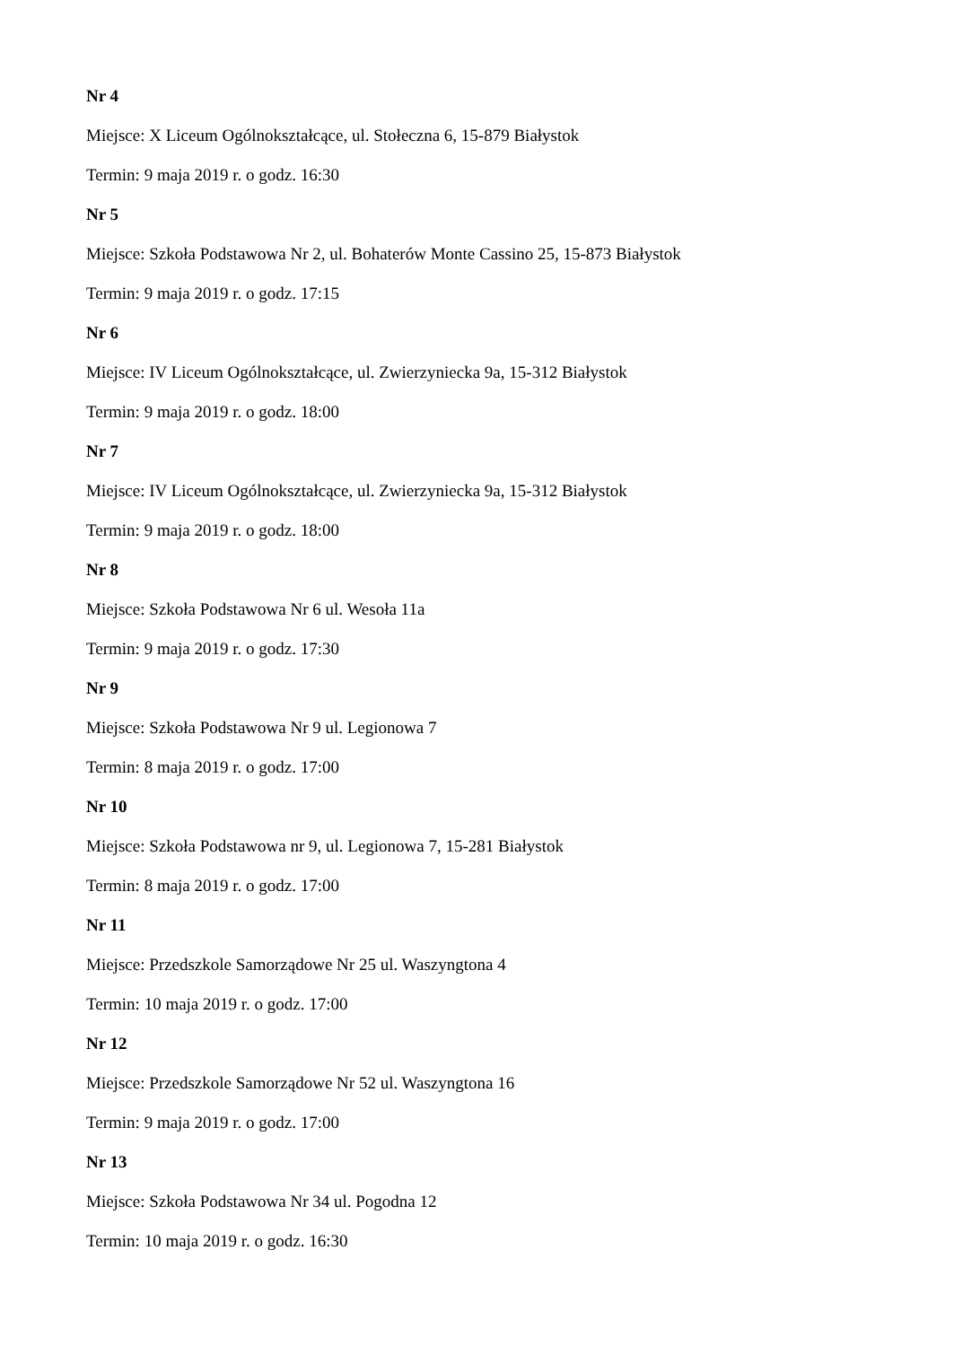Nr 4
Miejsce: X Liceum Ogólnokształcące, ul. Stołeczna 6, 15-879 Białystok
Termin: 9 maja 2019 r. o godz. 16:30
Nr 5
Miejsce: Szkoła Podstawowa Nr 2, ul. Bohaterów Monte Cassino 25, 15-873 Białystok
Termin: 9 maja 2019 r. o godz. 17:15
Nr 6
Miejsce: IV Liceum Ogólnokształcące, ul. Zwierzyniecka 9a, 15-312 Białystok
Termin: 9 maja 2019 r. o godz. 18:00
Nr 7
Miejsce: IV Liceum Ogólnokształcące, ul. Zwierzyniecka 9a, 15-312 Białystok
Termin: 9 maja 2019 r. o godz. 18:00
Nr 8
Miejsce: Szkoła Podstawowa Nr 6 ul. Wesoła 11a
Termin: 9 maja 2019 r. o godz. 17:30
Nr 9
Miejsce: Szkoła Podstawowa Nr 9 ul. Legionowa 7
Termin: 8 maja 2019 r. o godz. 17:00
Nr 10
Miejsce: Szkoła Podstawowa nr 9, ul. Legionowa 7, 15-281 Białystok
Termin: 8 maja 2019 r. o godz. 17:00
Nr 11
Miejsce: Przedszkole Samorządowe Nr 25 ul. Waszyngtona 4
Termin: 10 maja 2019 r. o godz. 17:00
Nr 12
Miejsce: Przedszkole Samorządowe Nr 52 ul. Waszyngtona 16
Termin: 9 maja 2019 r. o godz. 17:00
Nr 13
Miejsce: Szkoła Podstawowa Nr 34 ul. Pogodna 12
Termin: 10 maja 2019 r. o godz. 16:30